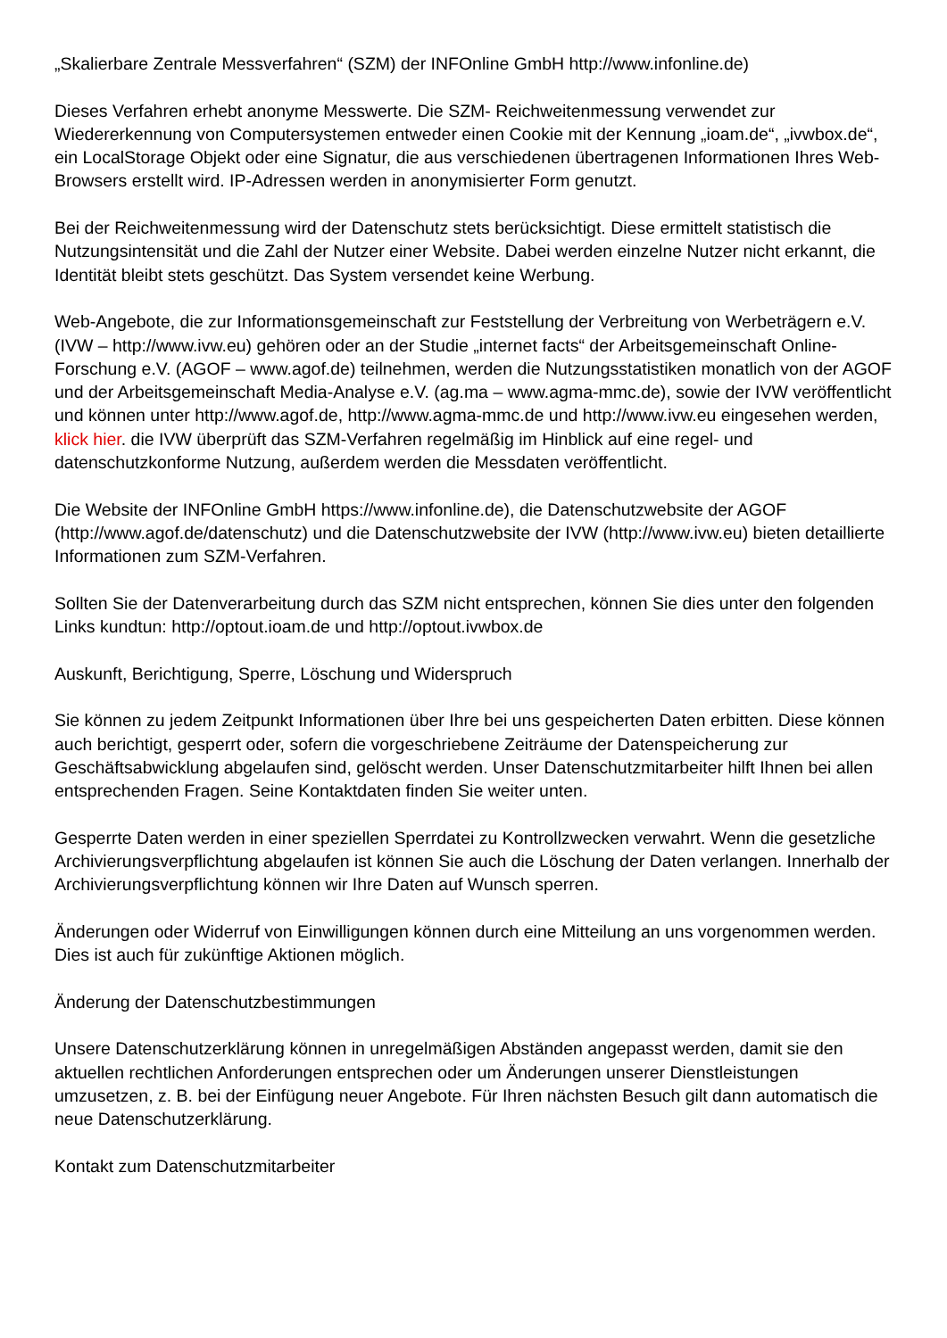„Skalierbare Zentrale Messverfahren“ (SZM) der INFOnline GmbH http://www.infonline.de)
Dieses Verfahren erhebt anonyme Messwerte. Die SZM- Reichweitenmessung verwendet zur Wiedererkennung von Computersystemen entweder einen Cookie mit der Kennung „ioam.de“, „ivwbox.de“, ein LocalStorage Objekt oder eine Signatur, die aus verschiedenen übertragenen Informationen Ihres Web-Browsers erstellt wird. IP-Adressen werden in anonymisierter Form genutzt.
Bei der Reichweitenmessung wird der Datenschutz stets berücksichtigt. Diese ermittelt statistisch die Nutzungsintensität und die Zahl der Nutzer einer Website. Dabei werden einzelne Nutzer nicht erkannt, die Identität bleibt stets geschützt. Das System versendet keine Werbung.
Web-Angebote, die zur Informationsgemeinschaft zur Feststellung der Verbreitung von Werbeträgern e.V. (IVW – http://www.ivw.eu) gehören oder an der Studie „internet facts“ der Arbeitsgemeinschaft Online-Forschung e.V. (AGOF – www.agof.de) teilnehmen, werden die Nutzungsstatistiken monatlich von der AGOF und der Arbeitsgemeinschaft Media-Analyse e.V. (ag.ma – www.agma-mmc.de), sowie der IVW veröffentlicht und können unter http://www.agof.de, http://www.agma-mmc.de und http://www.ivw.eu eingesehen werden, klick hier. die IVW überprüft das SZM-Verfahren regelmäßig im Hinblick auf eine regel- und datenschutzkonforme Nutzung, außerdem werden die Messdaten veröffentlicht.
Die Website der INFOnline GmbH https://www.infonline.de), die Datenschutzwebsite der AGOF (http://www.agof.de/datenschutz) und die Datenschutzwebsite der IVW (http://www.ivw.eu) bieten detaillierte Informationen zum SZM-Verfahren.
Sollten Sie der Datenverarbeitung durch das SZM nicht entsprechen, können Sie dies unter den folgenden Links kundtun: http://optout.ioam.de und http://optout.ivwbox.de
Auskunft, Berichtigung, Sperre, Löschung und Widerspruch
Sie können zu jedem Zeitpunkt Informationen über Ihre bei uns gespeicherten Daten erbitten. Diese können auch berichtigt, gesperrt oder, sofern die vorgeschriebene Zeiträume der Datenspeicherung zur Geschäftsabwicklung abgelaufen sind, gelöscht werden. Unser Datenschutzmitarbeiter hilft Ihnen bei allen entsprechenden Fragen. Seine Kontaktdaten finden Sie weiter unten.
Gesperrte Daten werden in einer speziellen Sperrdatei zu Kontrollzwecken verwahrt. Wenn die gesetzliche Archivierungsverpflichtung abgelaufen ist können Sie auch die Löschung der Daten verlangen. Innerhalb der Archivierungsverpflichtung können wir Ihre Daten auf Wunsch sperren.
Änderungen oder Widerruf von Einwilligungen können durch eine Mitteilung an uns vorgenommen werden. Dies ist auch für zukünftige Aktionen möglich.
Änderung der Datenschutzbestimmungen
Unsere Datenschutzerklärung können in unregelmäßigen Abständen angepasst werden, damit sie den aktuellen rechtlichen Anforderungen entsprechen oder um Änderungen unserer Dienstleistungen umzusetzen, z. B. bei der Einfügung neuer Angebote. Für Ihren nächsten Besuch gilt dann automatisch die neue Datenschutzerklärung.
Kontakt zum Datenschutzmitarbeiter